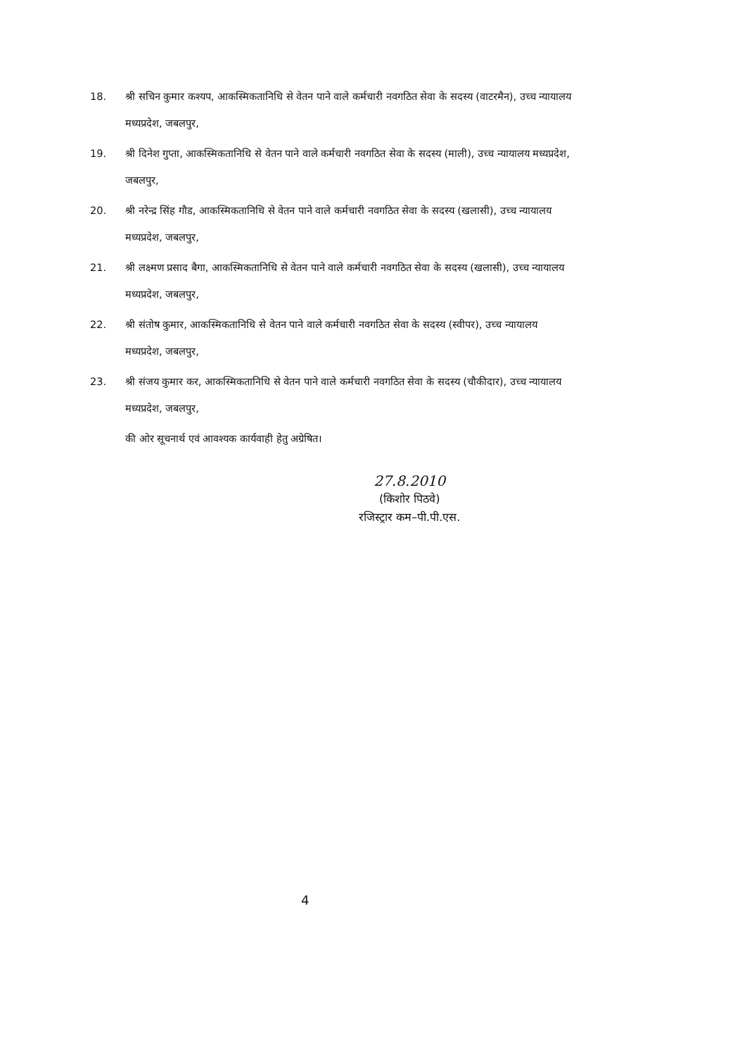18. श्री सचिन कुमार कश्यप, आकस्मिकतानिधि से वेतन पाने वाले कर्मचारी नवगठित सेवा के सदस्य (वाटरमैन), उच्च न्यायालय मध्यप्रदेश, जबलपुर,
19. श्री दिनेश गुप्ता, आकस्मिकतानिधि से वेतन पाने वाले कर्मचारी नवगठित सेवा के सदस्य (माली), उच्च न्यायालय मध्यप्रदेश, जबलपुर,
20. श्री नरेन्द्र सिंह गौड, आकस्मिकतानिधि से वेतन पाने वाले कर्मचारी नवगठित सेवा के सदस्य (खलासी), उच्च न्यायालय मध्यप्रदेश, जबलपुर,
21. श्री लक्ष्मण प्रसाद बैगा, आकस्मिकतानिधि से वेतन पाने वाले कर्मचारी नवगठित सेवा के सदस्य (खलासी), उच्च न्यायालय मध्यप्रदेश, जबलपुर,
22. श्री संतोष कुमार, आकस्मिकतानिधि से वेतन पाने वाले कर्मचारी नवगठित सेवा के सदस्य (स्वीपर), उच्च न्यायालय मध्यप्रदेश, जबलपुर,
23. श्री संजय कुमार कर, आकस्मिकतानिधि से वेतन पाने वाले कर्मचारी नवगठित सेवा के सदस्य (चौकीदार), उच्च न्यायालय मध्यप्रदेश, जबलपुर,
की ओर सूचनार्थ एवं आवश्यक कार्यवाही हेतु अग्रेषित।
27.8.2010
(किशोर पिठवे)
रजिस्ट्रार कम–पी.पी.एस.
4